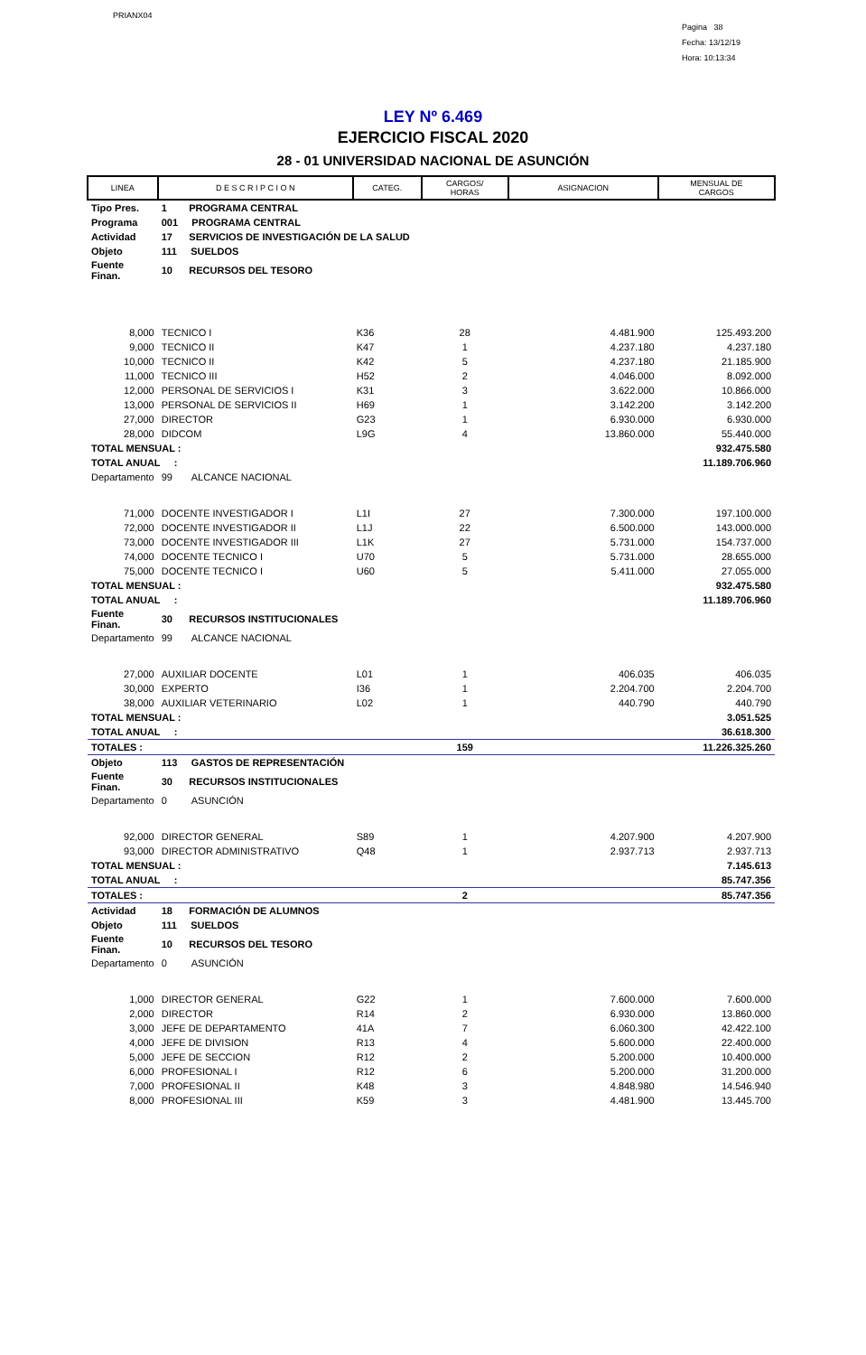PRIANX04
Pagina 38
Fecha: 13/12/19
Hora: 10:13:34
LEY Nº 6.469
EJERCICIO FISCAL 2020
28 - 01 UNIVERSIDAD NACIONAL DE ASUNCIÓN
| LINEA | D E S C R I P C I O N | CATEG. | CARGOS/ HORAS | ASIGNACION | MENSUAL DE CARGOS |
| --- | --- | --- | --- | --- | --- |
| Tipo Pres. | 1 PROGRAMA CENTRAL | | | | |
| Programa | 001 PROGRAMA CENTRAL | | | | |
| Actividad | 17 SERVICIOS DE INVESTIGACIÓN DE LA SALUD | | | | |
| Objeto | 111 SUELDOS | | | | |
| Fuente Finan. | 10 RECURSOS DEL TESORO | | | | |
| 8,000 | TECNICO I | K36 | 28 | 4.481.900 | 125.493.200 |
| 9,000 | TECNICO II | K47 | 1 | 4.237.180 | 4.237.180 |
| 10,000 | TECNICO II | K42 | 5 | 4.237.180 | 21.185.900 |
| 11,000 | TECNICO III | H52 | 2 | 4.046.000 | 8.092.000 |
| 12,000 | PERSONAL DE SERVICIOS I | K31 | 3 | 3.622.000 | 10.866.000 |
| 13,000 | PERSONAL DE SERVICIOS II | H69 | 1 | 3.142.200 | 3.142.200 |
| 27,000 | DIRECTOR | G23 | 1 | 6.930.000 | 6.930.000 |
| 28,000 | DIDCOM | L9G | 4 | 13.860.000 | 55.440.000 |
| TOTAL MENSUAL : | | | | | 932.475.580 |
| TOTAL ANUAL : | | | | | 11.189.706.960 |
| Departamento | 99 ALCANCE NACIONAL | | | | |
| 71,000 | DOCENTE INVESTIGADOR I | L1I | 27 | 7.300.000 | 197.100.000 |
| 72,000 | DOCENTE INVESTIGADOR II | L1J | 22 | 6.500.000 | 143.000.000 |
| 73,000 | DOCENTE INVESTIGADOR III | L1K | 27 | 5.731.000 | 154.737.000 |
| 74,000 | DOCENTE TECNICO I | U70 | 5 | 5.731.000 | 28.655.000 |
| 75,000 | DOCENTE TECNICO I | U60 | 5 | 5.411.000 | 27.055.000 |
| TOTAL MENSUAL : | | | | | 932.475.580 |
| TOTAL ANUAL : | | | | | 11.189.706.960 |
| Fuente Finan. | 30 RECURSOS INSTITUCIONALES | | | | |
| Departamento | 99 ALCANCE NACIONAL | | | | |
| 27,000 | AUXILIAR DOCENTE | L01 | 1 | 406.035 | 406.035 |
| 30,000 | EXPERTO | I36 | 1 | 2.204.700 | 2.204.700 |
| 38,000 | AUXILIAR VETERINARIO | L02 | 1 | 440.790 | 440.790 |
| TOTAL MENSUAL : | | | | | 3.051.525 |
| TOTAL ANUAL : | | | | | 36.618.300 |
| TOTALES : | | | 159 | | 11.226.325.260 |
| Objeto | 113 GASTOS DE REPRESENTACIÓN | | | | |
| Fuente Finan. | 30 RECURSOS INSTITUCIONALES | | | | |
| Departamento | 0 ASUNCIÓN | | | | |
| 92,000 | DIRECTOR GENERAL | S89 | 1 | 4.207.900 | 4.207.900 |
| 93,000 | DIRECTOR ADMINISTRATIVO | Q48 | 1 | 2.937.713 | 2.937.713 |
| TOTAL MENSUAL : | | | | | 7.145.613 |
| TOTAL ANUAL : | | | | | 85.747.356 |
| TOTALES : | | | 2 | | 85.747.356 |
| Actividad | 18 FORMACIÓN DE ALUMNOS | | | | |
| Objeto | 111 SUELDOS | | | | |
| Fuente Finan. | 10 RECURSOS DEL TESORO | | | | |
| Departamento | 0 ASUNCIÓN | | | | |
| 1,000 | DIRECTOR GENERAL | G22 | 1 | 7.600.000 | 7.600.000 |
| 2,000 | DIRECTOR | R14 | 2 | 6.930.000 | 13.860.000 |
| 3,000 | JEFE DE DEPARTAMENTO | 41A | 7 | 6.060.300 | 42.422.100 |
| 4,000 | JEFE DE DIVISION | R13 | 4 | 5.600.000 | 22.400.000 |
| 5,000 | JEFE DE SECCION | R12 | 2 | 5.200.000 | 10.400.000 |
| 6,000 | PROFESIONAL I | R12 | 6 | 5.200.000 | 31.200.000 |
| 7,000 | PROFESIONAL II | K48 | 3 | 4.848.980 | 14.546.940 |
| 8,000 | PROFESIONAL III | K59 | 3 | 4.481.900 | 13.445.700 |